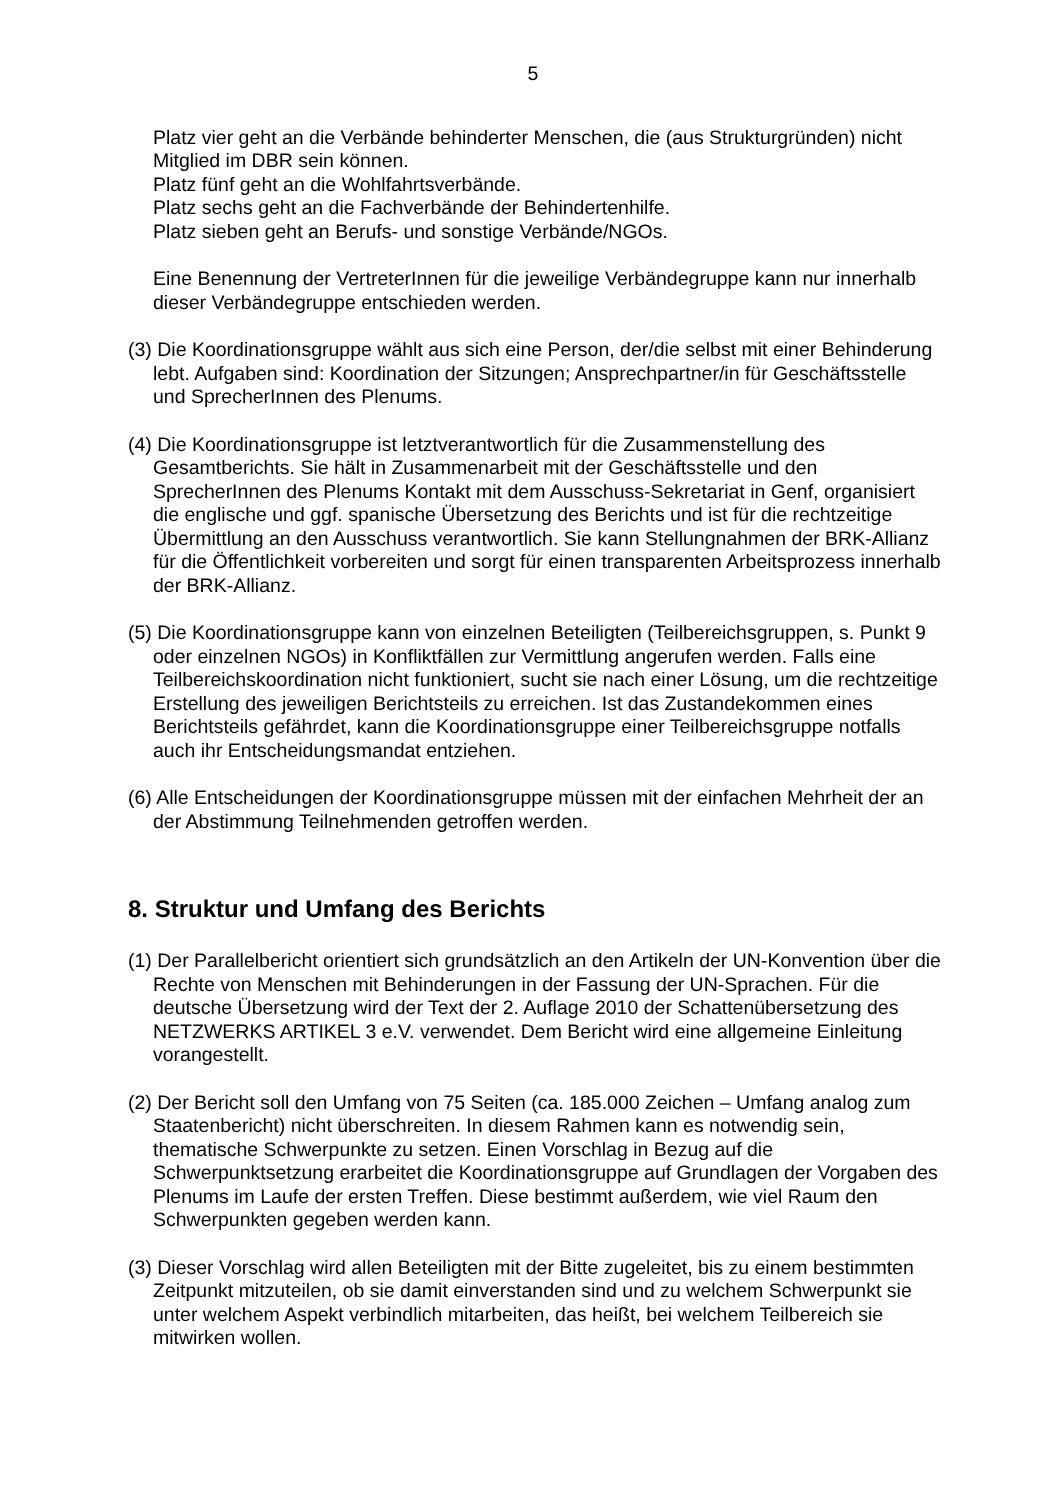5
Platz vier geht an die Verbände behinderter Menschen, die (aus Strukturgründen) nicht Mitglied im DBR sein können.
Platz fünf geht an die Wohlfahrtsverbände.
Platz sechs geht an die Fachverbände der Behindertenhilfe.
Platz sieben geht an Berufs- und sonstige Verbände/NGOs.
Eine Benennung der VertreterInnen für die jeweilige Verbändegruppe kann nur innerhalb dieser Verbändegruppe entschieden werden.
(3) Die Koordinationsgruppe wählt aus sich eine Person, der/die selbst mit einer Behinderung lebt. Aufgaben sind: Koordination der Sitzungen; Ansprechpartner/in für Geschäftsstelle und SprecherInnen des Plenums.
(4) Die Koordinationsgruppe ist letztverantwortlich für die Zusammenstellung des Gesamtberichts. Sie hält in Zusammenarbeit mit der Geschäftsstelle und den SprecherInnen des Plenums Kontakt mit dem Ausschuss-Sekretariat in Genf, organisiert die englische und ggf. spanische Übersetzung des Berichts und ist für die rechtzeitige Übermittlung an den Ausschuss verantwortlich. Sie kann Stellungnahmen der BRK-Allianz für die Öffentlichkeit vorbereiten und sorgt für einen transparenten Arbeitsprozess innerhalb der BRK-Allianz.
(5) Die Koordinationsgruppe kann von einzelnen Beteiligten (Teilbereichsgruppen, s. Punkt 9 oder einzelnen NGOs) in Konfliktfällen zur Vermittlung angerufen werden. Falls eine Teilbereichskoordination nicht funktioniert, sucht sie nach einer Lösung, um die rechtzeitige Erstellung des jeweiligen Berichtsteils zu erreichen. Ist das Zustandekommen eines Berichtsteils gefährdet, kann die Koordinationsgruppe einer Teilbereichsgruppe notfalls auch ihr Entscheidungsmandat entziehen.
(6) Alle Entscheidungen der Koordinationsgruppe müssen mit der einfachen Mehrheit der an der Abstimmung Teilnehmenden getroffen werden.
8. Struktur und Umfang des Berichts
(1) Der Parallelbericht orientiert sich grundsätzlich an den Artikeln der UN-Konvention über die Rechte von Menschen mit Behinderungen in der Fassung der UN-Sprachen. Für die deutsche Übersetzung wird der Text der 2. Auflage 2010 der Schattenübersetzung des NETZWERKS ARTIKEL 3 e.V. verwendet. Dem Bericht wird eine allgemeine Einleitung vorangestellt.
(2) Der Bericht soll den Umfang von 75 Seiten (ca. 185.000 Zeichen – Umfang analog zum Staatenbericht) nicht überschreiten. In diesem Rahmen kann es notwendig sein, thematische Schwerpunkte zu setzen. Einen Vorschlag in Bezug auf die Schwerpunktsetzung erarbeitet die Koordinationsgruppe auf Grundlagen der Vorgaben des Plenums im Laufe der ersten Treffen. Diese bestimmt außerdem, wie viel Raum den Schwerpunkten gegeben werden kann.
(3) Dieser Vorschlag wird allen Beteiligten mit der Bitte zugeleitet, bis zu einem bestimmten Zeitpunkt mitzuteilen, ob sie damit einverstanden sind und zu welchem Schwerpunkt sie unter welchem Aspekt verbindlich mitarbeiten, das heißt, bei welchem Teilbereich sie mitwirken wollen.